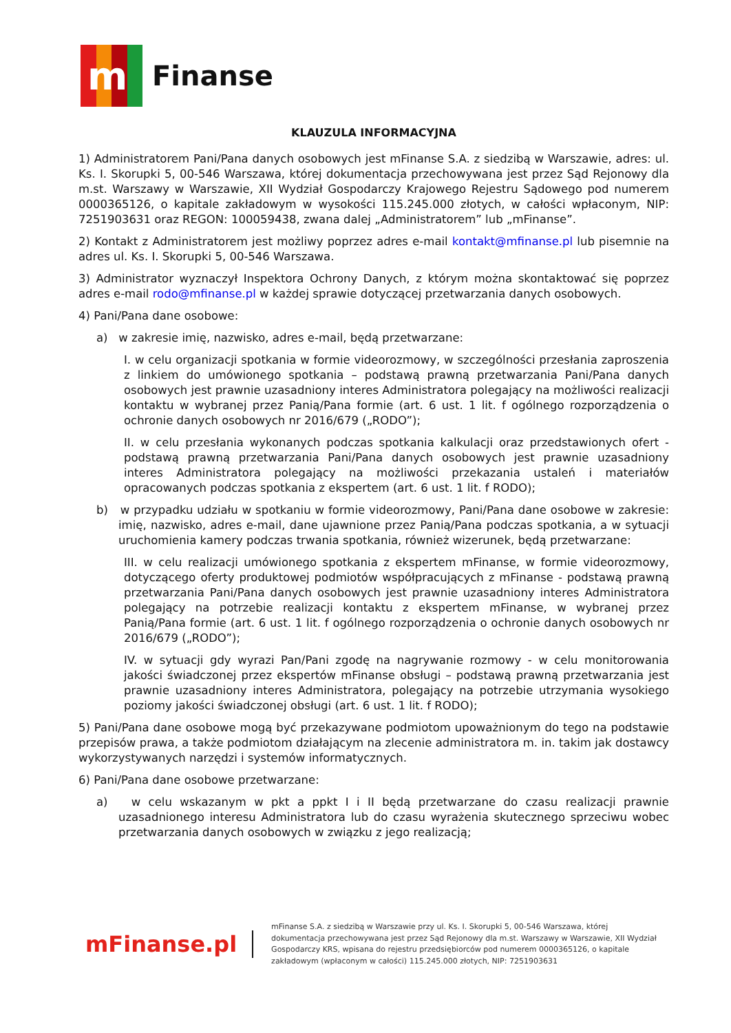m
Finanse
KLAUZULA INFORMACYJNA
1) Administratorem Pani/Pana danych osobowych jest mFinanse S.A. z siedzibą w Warszawie, adres: ul. Ks. I. Skorupki 5, 00-546 Warszawa, której dokumentacja przechowywana jest przez Sąd Rejonowy dla m.st. Warszawy w Warszawie, XII Wydział Gospodarczy Krajowego Rejestru Sądowego pod numerem 0000365126, o kapitale zakładowym w wysokości 115.245.000 złotych, w całości wpłaconym, NIP: 7251903631 oraz REGON: 100059438, zwana dalej „Administratorem” lub „mFinanse”.
2) Kontakt z Administratorem jest możliwy poprzez adres e-mail kontakt@mfinanse.pl lub pisemnie na adres ul. Ks. I. Skorupki 5, 00-546 Warszawa.
3) Administrator wyznaczył Inspektora Ochrony Danych, z którym można skontaktować się poprzez adres e-mail rodo@mfinanse.pl w każdej sprawie dotyczącej przetwarzania danych osobowych.
4) Pani/Pana dane osobowe:
a) w zakresie imię, nazwisko, adres e-mail, będą przetwarzane:
I. w celu organizacji spotkania w formie videorozmowy, w szczególności przesłania zaproszenia z linkiem do umówionego spotkania – podstawą prawną przetwarzania Pani/Pana danych osobowych jest prawnie uzasadniony interes Administratora polegający na możliwości realizacji kontaktu w wybranej przez Panią/Pana formie (art. 6 ust. 1 lit. f ogólnego rozporządzenia o ochronie danych osobowych nr 2016/679 („RODO”);
II. w celu przesłania wykonanych podczas spotkania kalkulacji oraz przedstawionych ofert - podstawą prawną przetwarzania Pani/Pana danych osobowych jest prawnie uzasadniony interes Administratora polegający na możliwości przekazania ustaleń i materiałów opracowanych podczas spotkania z ekspertem (art. 6 ust. 1 lit. f RODO);
b) w przypadku udziału w spotkaniu w formie videorozmowy, Pani/Pana dane osobowe w zakresie: imię, nazwisko, adres e-mail, dane ujawnione przez Panią/Pana podczas spotkania, a w sytuacji uruchomienia kamery podczas trwania spotkania, również wizerunek, będą przetwarzane:
III. w celu realizacji umówionego spotkania z ekspertem mFinanse, w formie videorozmowy, dotyczącego oferty produktowej podmiotów współpracujących z mFinanse - podstawą prawną przetwarzania Pani/Pana danych osobowych jest prawnie uzasadniony interes Administratora polegający na potrzebie realizacji kontaktu z ekspertem mFinanse, w wybranej przez Panią/Pana formie (art. 6 ust. 1 lit. f ogólnego rozporządzenia o ochronie danych osobowych nr 2016/679 („RODO”);
IV. w sytuacji gdy wyrazi Pan/Pani zgodę na nagrywanie rozmowy - w celu monitorowania jakości świadczonej przez ekspertów mFinanse obsługi – podstawą prawną przetwarzania jest prawnie uzasadniony interes Administratora, polegający na potrzebie utrzymania wysokiego poziomy jakości świadczonej obsługi (art. 6 ust. 1 lit. f RODO);
5) Pani/Pana dane osobowe mogą być przekazywane podmiotom upoważnionym do tego na podstawie przepisów prawa, a także podmiotom działającym na zlecenie administratora m. in. takim jak dostawcy wykorzystywanych narzędzi i systemów informatycznych.
6) Pani/Pana dane osobowe przetwarzane:
a) w celu wskazanym w pkt a ppkt I i II będą przetwarzane do czasu realizacji prawnie uzasadnionego interesu Administratora lub do czasu wyrażenia skutecznego sprzeciwu wobec przetwarzania danych osobowych w związku z jego realizacją;
mFinanse.pl
mFinanse S.A. z siedzibą w Warszawie przy ul. Ks. I. Skorupki 5, 00-546 Warszawa, której dokumentacja przechowywana jest przez Sąd Rejonowy dla m.st. Warszawy w Warszawie, XII Wydział Gospodarczy KRS, wpisana do rejestru przedsiębiorców pod numerem 0000365126, o kapitale zakładowym (wpłaconym w całości) 115.245.000 złotych, NIP: 7251903631